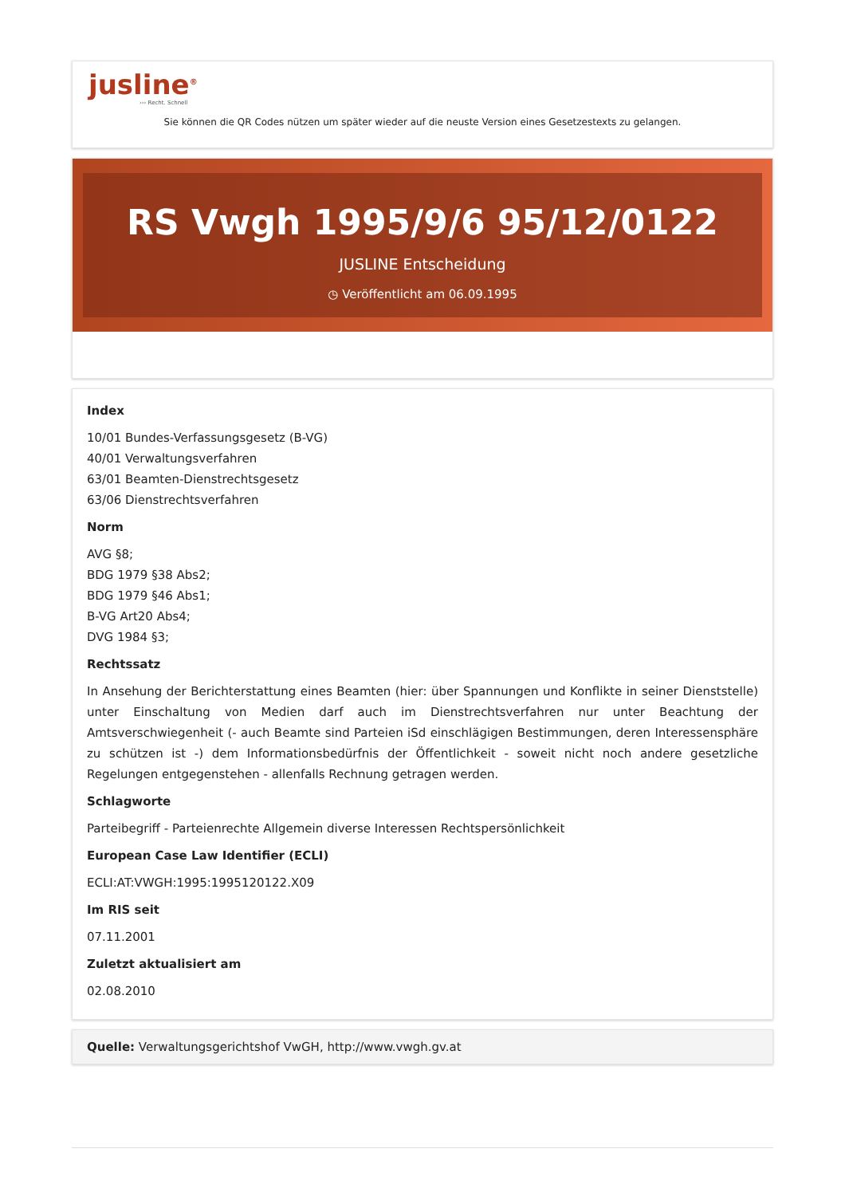jusline<sup>®</sup>
››› Recht. Schnell
Sie können die QR Codes nützen um später wieder auf die neuste Version eines Gesetzestexts zu gelangen.
RS Vwgh 1995/9/6 95/12/0122
JUSLINE Entscheidung
◷ Veröffentlicht am 06.09.1995
Index
10/01 Bundes-Verfassungsgesetz (B-VG)
40/01 Verwaltungsverfahren
63/01 Beamten-Dienstrechtsgesetz
63/06 Dienstrechtsverfahren
Norm
AVG §8;
BDG 1979 §38 Abs2;
BDG 1979 §46 Abs1;
B-VG Art20 Abs4;
DVG 1984 §3;
Rechtssatz
In Ansehung der Berichterstattung eines Beamten (hier: über Spannungen und Konflikte in seiner Dienststelle) unter Einschaltung von Medien darf auch im Dienstrechtsverfahren nur unter Beachtung der Amtsverschwiegenheit (- auch Beamte sind Parteien iSd einschlägigen Bestimmungen, deren Interessensphäre zu schützen ist -) dem Informationsbedürfnis der Öffentlichkeit - soweit nicht noch andere gesetzliche Regelungen entgegenstehen - allenfalls Rechnung getragen werden.
Schlagworte
Parteibegriff - Parteienrechte Allgemein diverse Interessen Rechtspersönlichkeit
European Case Law Identifier (ECLI)
ECLI:AT:VWGH:1995:1995120122.X09
Im RIS seit
07.11.2001
Zuletzt aktualisiert am
02.08.2010
Quelle: Verwaltungsgerichtshof VwGH, http://www.vwgh.gv.at